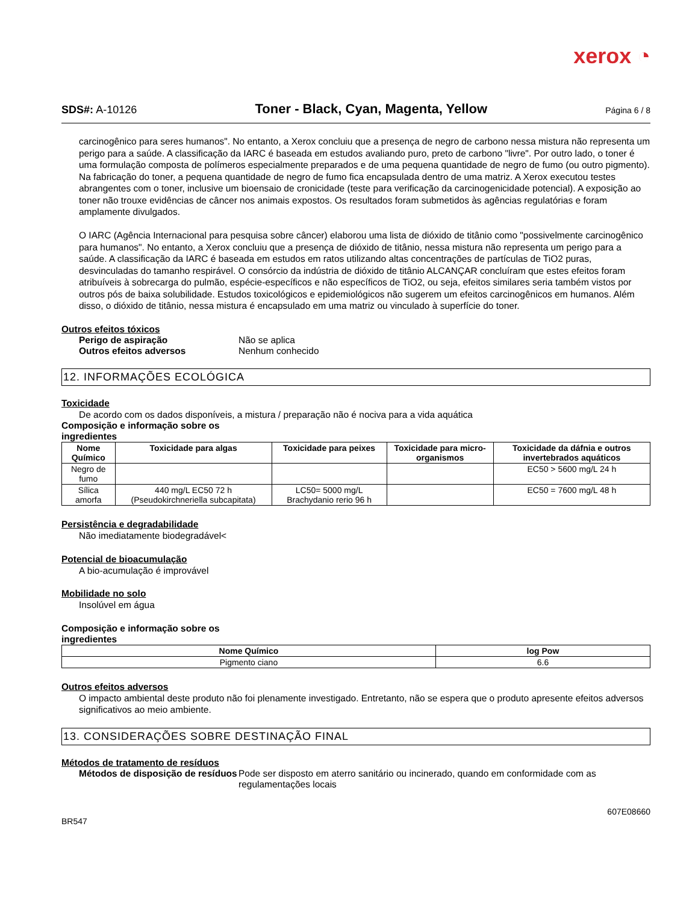xerox ◔
SDS#: A-10126 Toner - Black, Cyan, Magenta, Yellow Página 6 / 8
carcinogênico para seres humanos". No entanto, a Xerox concluiu que a presença de negro de carbono nessa mistura não representa um perigo para a saúde. A classificação da IARC é baseada em estudos avaliando puro, preto de carbono "livre". Por outro lado, o toner é uma formulação composta de polímeros especialmente preparados e de uma pequena quantidade de negro de fumo (ou outro pigmento). Na fabricação do toner, a pequena quantidade de negro de fumo fica encapsulada dentro de uma matriz. A Xerox executou testes abrangentes com o toner, inclusive um bioensaio de cronicidade (teste para verificação da carcinogenicidade potencial). A exposição ao toner não trouxe evidências de câncer nos animais expostos. Os resultados foram submetidos às agências regulatórias e foram amplamente divulgados.
O IARC (Agência Internacional para pesquisa sobre câncer) elaborou uma lista de dióxido de titânio como "possivelmente carcinogênico para humanos". No entanto, a Xerox concluiu que a presença de dióxido de titânio, nessa mistura não representa um perigo para a saúde. A classificação da IARC é baseada em estudos em ratos utilizando altas concentrações de partículas de TiO2 puras, desvinculadas do tamanho respirável. O consórcio da indústria de dióxido de titânio ALCANÇAR concluíram que estes efeitos foram atribuíveis à sobrecarga do pulmão, espécie-específicos e não específicos de TiO2, ou seja, efeitos similares seria também vistos por outros pós de baixa solubilidade. Estudos toxicológicos e epidemiológicos não sugerem um efeitos carcinogênicos em humanos. Além disso, o dióxido de titânio, nessa mistura é encapsulado em uma matriz ou vinculado à superfície do toner.
Outros efeitos tóxicos
Perigo de aspiração Não se aplica
Outros efeitos adversos Nenhum conhecido
12. INFORMAÇÕES ECOLÓGICA
Toxicidade
De acordo com os dados disponíveis, a mistura / preparação não é nociva para a vida aquática
Composição e informação sobre os
ingredientes
| Nome Químico | Toxicidade para algas | Toxicidade para peixes | Toxicidade para micro-organismos | Toxicidade da dáfnia e outros invertebrados aquáticos |
| --- | --- | --- | --- | --- |
| Negro de fumo | | | | EC50 > 5600 mg/L 24 h |
| Sílica amorfa | 440 mg/L EC50 72 h (Pseudokirchneriella subcapitata) | LC50= 5000 mg/L Brachydanio rerio 96 h | | EC50 = 7600 mg/L 48 h |
Persistência e degradabilidade
Não imediatamente biodegradável<
Potencial de bioacumulação
A bio-acumulação é improvável
Mobilidade no solo
Insolúvel em água
Composição e informação sobre os
ingredientes
| Nome Químico | log Pow |
| --- | --- |
| Pigmento ciano | 6.6 |
Outros efeitos adversos
O impacto ambiental deste produto não foi plenamente investigado. Entretanto, não se espera que o produto apresente efeitos adversos significativos ao meio ambiente.
13. CONSIDERAÇÕES SOBRE DESTINAÇÃO FINAL
Métodos de tratamento de resíduos
Métodos de disposição de resíduos Pode ser disposto em aterro sanitário ou incinerado, quando em conformidade com as regulamentações locais
607E08660
BR547